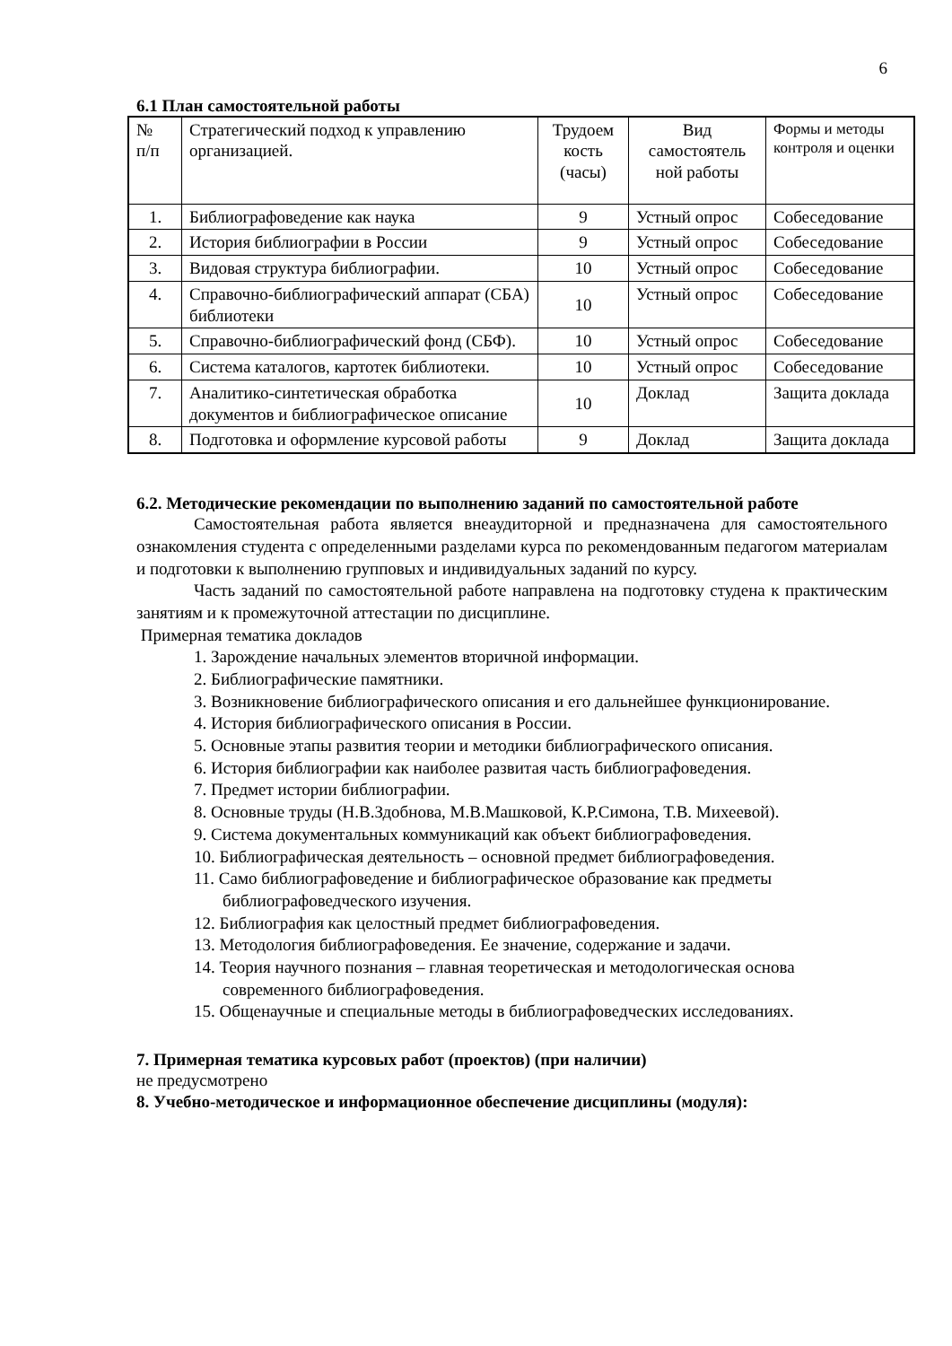6
6.1 План самостоятельной работы
| № п/п | Стратегический подход к управлению организацией. | Трудоем кость (часы) | Вид самостоятель ной работы | Формы и методы контроля и оценки |
| 1. | Библиографоведение как наука | 9 | Устный опрос | Собеседование |
| 2. | История библиографии в России | 9 | Устный опрос | Собеседование |
| 3. | Видовая структура библиографии. | 10 | Устный опрос | Собеседование |
| 4. | Справочно-библиографический аппарат (СБА) библиотеки | 10 | Устный опрос | Собеседование |
| 5. | Справочно-библиографический фонд (СБФ). | 10 | Устный опрос | Собеседование |
| 6. | Система каталогов, картотек библиотеки. | 10 | Устный опрос | Собеседование |
| 7. | Аналитико-синтетическая обработка документов и библиографическое описание | 10 | Доклад | Защита доклада |
| 8. | Подготовка и оформление курсовой работы | 9 | Доклад | Защита доклада |
6.2. Методические рекомендации по выполнению заданий по самостоятельной работе
Самостоятельная работа является внеаудиторной и предназначена для самостоятельного ознакомления студента с определенными разделами курса по рекомендованным педагогом материалам и подготовки к выполнению групповых и индивидуальных заданий по курсу.
Часть заданий по самостоятельной работе направлена на подготовку студена к практическим занятиям и к промежуточной аттестации по дисциплине.
Примерная тематика докладов
1. Зарождение начальных элементов вторичной информации.
2. Библиографические памятники.
3. Возникновение библиографического описания и его дальнейшее функционирование.
4. История библиографического описания в России.
5. Основные этапы развития теории и методики библиографического описания.
6. История библиографии как наиболее развитая часть библиографоведения.
7. Предмет истории библиографии.
8. Основные труды (Н.В.Здобнова, М.В.Машковой, К.Р.Симона, Т.В. Михеевой).
9. Система документальных коммуникаций как объект библиографоведения.
10. Библиографическая деятельность – основной предмет библиографоведения.
11. Само библиографоведение и библиографическое образование как предметы библиографоведческого изучения.
12. Библиография как целостный предмет библиографоведения.
13. Методология библиографоведения. Ее значение, содержание и задачи.
14. Теория научного познания – главная теоретическая и методологическая основа современного библиографоведения.
15. Общенаучные и специальные методы в библиографоведческих исследованиях.
7. Примерная тематика курсовых работ (проектов) (при наличии)
не предусмотрено
8. Учебно-методическое и информационное обеспечение дисциплины (модуля):